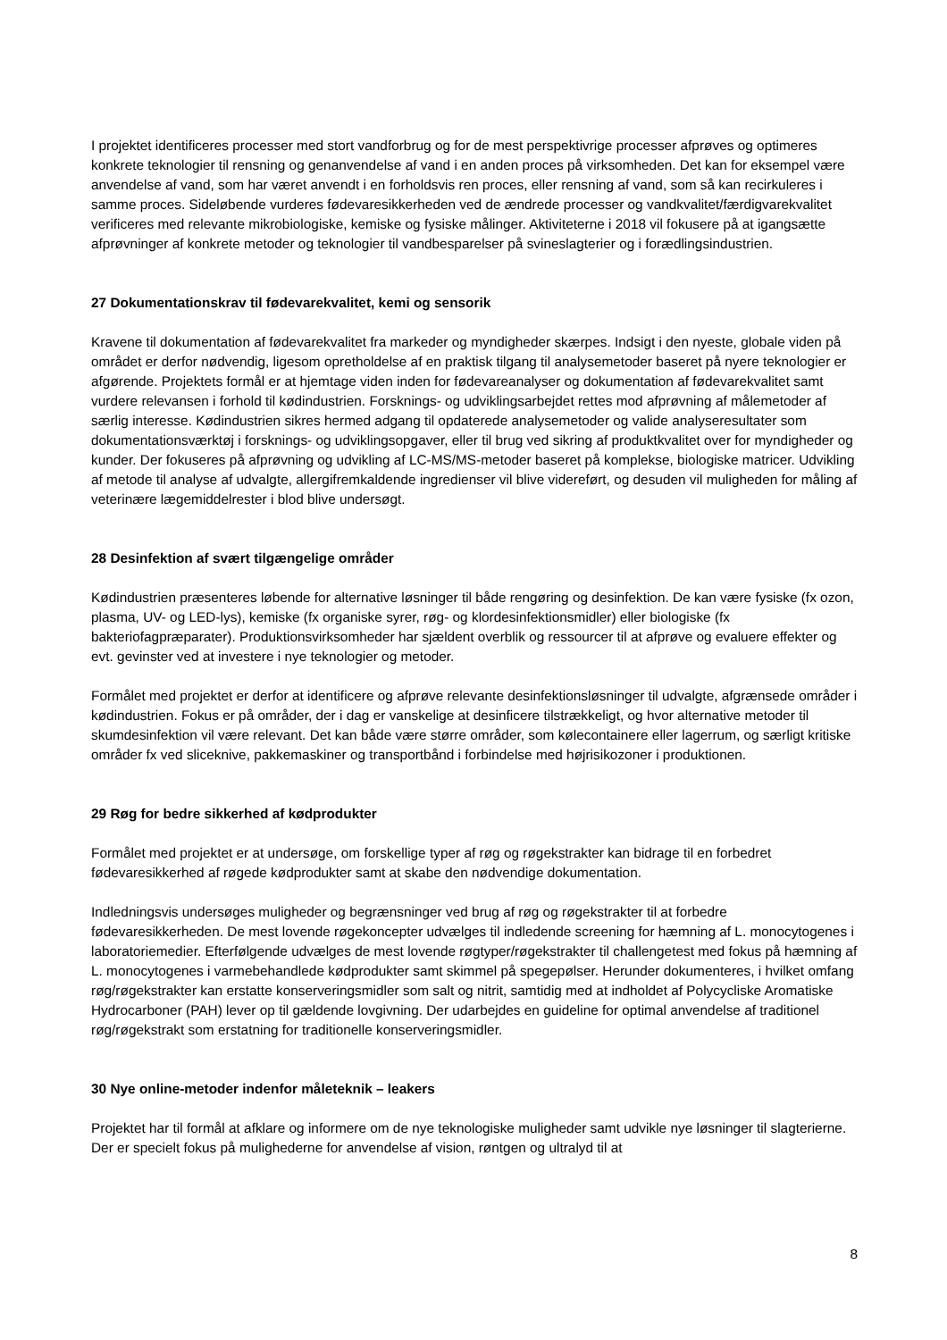I projektet identificeres processer med stort vandforbrug og for de mest perspektivrige processer afprøves og optimeres konkrete teknologier til rensning og genanvendelse af vand i en anden proces på virksomheden. Det kan for eksempel være anvendelse af vand, som har været anvendt i en forholdsvis ren proces, eller rensning af vand, som så kan recirkuleres i samme proces. Sideløbende vurderes fødevaresikkerheden ved de ændrede processer og vandkvalitet/færdigvarekvalitet verificeres med relevante mikrobiologiske, kemiske og fysiske målinger. Aktiviteterne i 2018 vil fokusere på at igangsætte afprøvninger af konkrete metoder og teknologier til vandbesparelser på svineslagterier og i forædlingsindustrien.
27 Dokumentationskrav til fødevarekvalitet, kemi og sensorik
Kravene til dokumentation af fødevarekvalitet fra markeder og myndigheder skærpes. Indsigt i den nyeste, globale viden på området er derfor nødvendig, ligesom opretholdelse af en praktisk tilgang til analysemetoder baseret på nyere teknologier er afgørende. Projektets formål er at hjemtage viden inden for fødevareanalyser og dokumentation af fødevarekvalitet samt vurdere relevansen i forhold til kødindustrien. Forsknings- og udviklingsarbejdet rettes mod afprøvning af målemetoder af særlig interesse. Kødindustrien sikres hermed adgang til opdaterede analysemetoder og valide analyseresultater som dokumentationsværktøj i forsknings- og udviklingsopgaver, eller til brug ved sikring af produktkvalitet over for myndigheder og kunder. Der fokuseres på afprøvning og udvikling af LC-MS/MS-metoder baseret på komplekse, biologiske matricer. Udvikling af metode til analyse af udvalgte, allergifremkaldende ingredienser vil blive videreført, og desuden vil muligheden for måling af veterinære lægemiddelrester i blod blive undersøgt.
28 Desinfektion af svært tilgængelige områder
Kødindustrien præsenteres løbende for alternative løsninger til både rengøring og desinfektion. De kan være fysiske (fx ozon, plasma, UV- og LED-lys), kemiske (fx organiske syrer, røg- og klordesinfektionsmidler) eller biologiske (fx bakteriofagpræparater). Produktionsvirksomheder har sjældent overblik og ressourcer til at afprøve og evaluere effekter og evt. gevinster ved at investere i nye teknologier og metoder.
Formålet med projektet er derfor at identificere og afprøve relevante desinfektionsløsninger til udvalgte, afgrænsede områder i kødindustrien. Fokus er på områder, der i dag er vanskelige at desinficere tilstrækkeligt, og hvor alternative metoder til skumdesinfektion vil være relevant. Det kan både være større områder, som kølecontainere eller lagerrum, og særligt kritiske områder fx ved sliceknive, pakkemaskiner og transportbånd i forbindelse med højrisikozoner i produktionen.
29 Røg for bedre sikkerhed af kødprodukter
Formålet med projektet er at undersøge, om forskellige typer af røg og røgekstrakter kan bidrage til en forbedret fødevaresikkerhed af røgede kødprodukter samt at skabe den nødvendige dokumentation.
Indledningsvis undersøges muligheder og begrænsninger ved brug af røg og røgekstrakter til at forbedre fødevaresikkerheden. De mest lovende røgekoncepter udvælges til indledende screening for hæmning af L. monocytogenes i laboratoriemedier. Efterfølgende udvælges de mest lovende røgtyper/røgekstrakter til challengetest med fokus på hæmning af L. monocytogenes i varmebehandlede kødprodukter samt skimmel på spegepølser. Herunder dokumenteres, i hvilket omfang røg/røgekstrakter kan erstatte konserveringsmidler som salt og nitrit, samtidig med at indholdet af Polycycliske Aromatiske Hydrocarboner (PAH) lever op til gældende lovgivning. Der udarbejdes en guideline for optimal anvendelse af traditionel røg/røgekstrakt som erstatning for traditionelle konserveringsmidler.
30 Nye online-metoder indenfor måleteknik – leakers
Projektet har til formål at afklare og informere om de nye teknologiske muligheder samt udvikle nye løsninger til slagterierne. Der er specielt fokus på mulighederne for anvendelse af vision, røntgen og ultralyd til at
8